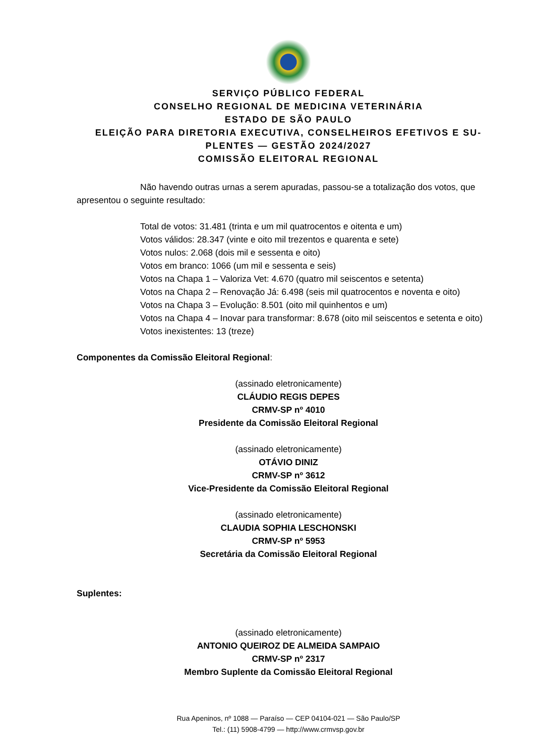SERVIÇO PÚBLICO FEDERAL
CONSELHO REGIONAL DE MEDICINA VETERINÁRIA
ESTADO DE SÃO PAULO
ELEIÇÃO PARA DIRETORIA EXECUTIVA, CONSELHEIROS EFETIVOS E SU-PLENTES — GESTÃO 2024/2027
COMISSÃO ELEITORAL REGIONAL
Não havendo outras urnas a serem apuradas, passou-se a totalização dos votos, que apresentou o seguinte resultado:
Total de votos: 31.481 (trinta e um mil quatrocentos e oitenta e um)
Votos válidos: 28.347 (vinte e oito mil trezentos e quarenta e sete)
Votos nulos: 2.068 (dois mil e sessenta e oito)
Votos em branco: 1066 (um mil e sessenta e seis)
Votos na Chapa 1 – Valoriza Vet: 4.670 (quatro mil seiscentos e setenta)
Votos na Chapa 2 – Renovação Já: 6.498 (seis mil quatrocentos e noventa e oito)
Votos na Chapa 3 – Evolução: 8.501 (oito mil quinhentos e um)
Votos na Chapa 4 – Inovar para transformar: 8.678 (oito mil seiscentos e setenta e oito)
Votos inexistentes: 13 (treze)
Componentes da Comissão Eleitoral Regional:
(assinado eletronicamente)
CLÁUDIO REGIS DEPES
CRMV-SP nº 4010
Presidente da Comissão Eleitoral Regional
(assinado eletronicamente)
OTÁVIO DINIZ
CRMV-SP nº 3612
Vice-Presidente da Comissão Eleitoral Regional
(assinado eletronicamente)
CLAUDIA SOPHIA LESCHONSKI
CRMV-SP nº 5953
Secretária da Comissão Eleitoral Regional
Suplentes:
(assinado eletronicamente)
ANTONIO QUEIROZ DE ALMEIDA SAMPAIO
CRMV-SP nº 2317
Membro Suplente da Comissão Eleitoral Regional
Rua Apeninos, nº 1088 — Paraíso — CEP 04104-021 — São Paulo/SP
Tel.: (11) 5908-4799 — http://www.crmvsp.gov.br